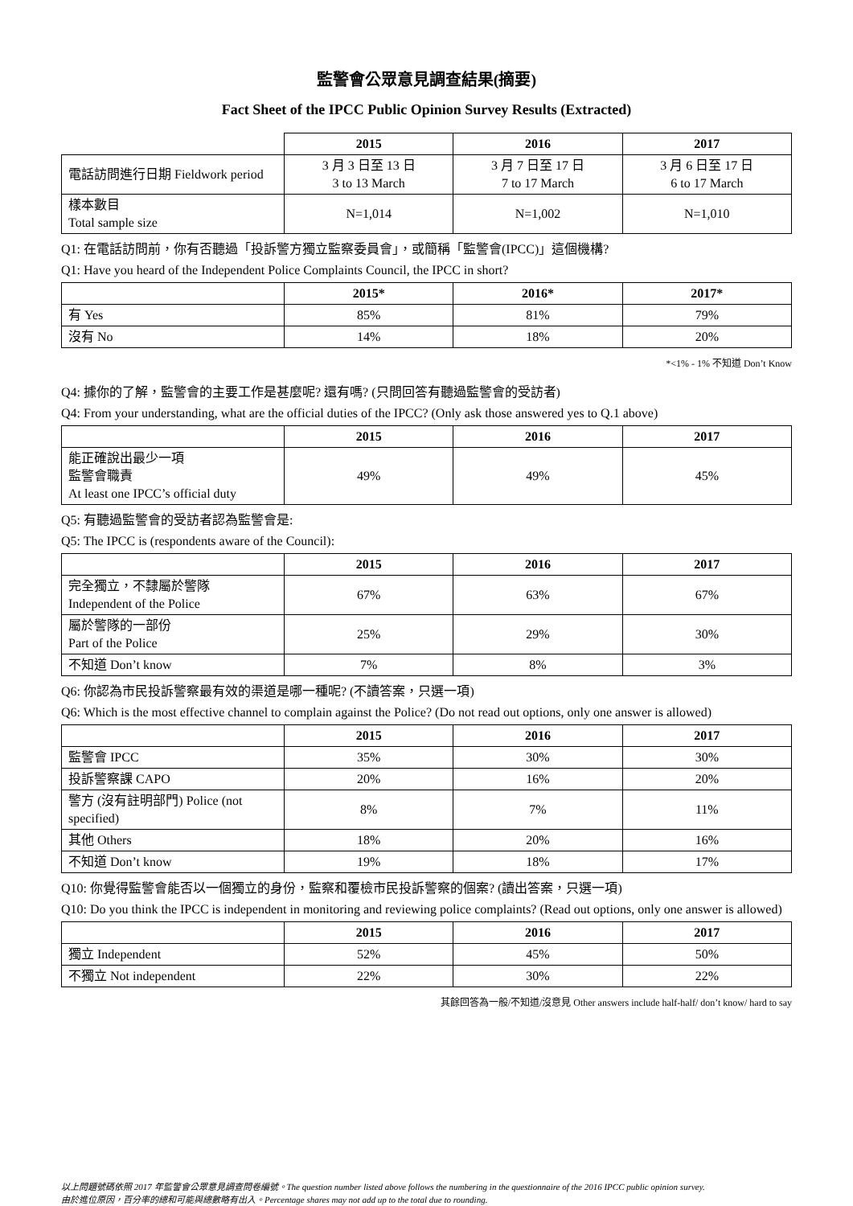監警會公眾意見調查結果(摘要)
Fact Sheet of the IPCC Public Opinion Survey Results (Extracted)
| | 2015 | 2016 | 2017 |
| --- | --- | --- | --- |
| 電話訪問進行日期 Fieldwork period | 3 月 3 日至 13 日 3 to 13 March | 3 月 7 日至 17 日 7 to 17 March | 3 月 6 日至 17 日 6 to 17 March |
| 樣本數目 Total sample size | N=1,014 | N=1,002 | N=1,010 |
Q1: 在電話訪問前，你有否聽過「投訴警方獨立監察委員會」，或簡稱「監警會(IPCC)」這個機構?
Q1: Have you heard of the Independent Police Complaints Council, the IPCC in short?
| | 2015* | 2016* | 2017* |
| --- | --- | --- | --- |
| 有 Yes | 85% | 81% | 79% |
| 沒有 No | 14% | 18% | 20% |
*<1% - 1% 不知道 Don’t Know
Q4: 據你的了解，監警會的主要工作是甚麼呢? 還有嗎? (只問回答有聽過監警會的受訪者)
Q4: From your understanding, what are the official duties of the IPCC? (Only ask those answered yes to Q.1 above)
| | 2015 | 2016 | 2017 |
| --- | --- | --- | --- |
| 能正確說出最少一項 監警會職責 At least one IPCC’s official duty | 49% | 49% | 45% |
Q5: 有聽過監警會的受訪者認為監警會是:
Q5: The IPCC is (respondents aware of the Council):
| | 2015 | 2016 | 2017 |
| --- | --- | --- | --- |
| 完全獨立，不隸屬於警隊 Independent of the Police | 67% | 63% | 67% |
| 屬於警隊的一部份 Part of the Police | 25% | 29% | 30% |
| 不知道 Don’t know | 7% | 8% | 3% |
Q6: 你認為市民投訴警察最有效的渠道是哪一種呢? (不讀答案，只選一項)
Q6: Which is the most effective channel to complain against the Police? (Do not read out options, only one answer is allowed)
| | 2015 | 2016 | 2017 |
| --- | --- | --- | --- |
| 監警會 IPCC | 35% | 30% | 30% |
| 投訴警察課 CAPO | 20% | 16% | 20% |
| 警方 (沒有註明部門) Police (not specified) | 8% | 7% | 11% |
| 其他 Others | 18% | 20% | 16% |
| 不知道 Don’t know | 19% | 18% | 17% |
Q10: 你覺得監警會能否以一個獨立的身份，監察和覆檢市民投訴警察的個案? (讀出答案，只選一項)
Q10: Do you think the IPCC is independent in monitoring and reviewing police complaints? (Read out options, only one answer is allowed)
| | 2015 | 2016 | 2017 |
| --- | --- | --- | --- |
| 獨立 Independent | 52% | 45% | 50% |
| 不獨立 Not independent | 22% | 30% | 22% |
其餘回答為一般/不知道/沒意見 Other answers include half-half/ don’t know/ hard to say
以上問題號碼依照 2017 年監警會公眾意見調查問卷編號。The question number listed above follows the numbering in the questionnaire of the 2016 IPCC public opinion survey.
由於進位原因，百分率的總和可能與總數略有出入。Percentage shares may not add up to the total due to rounding.